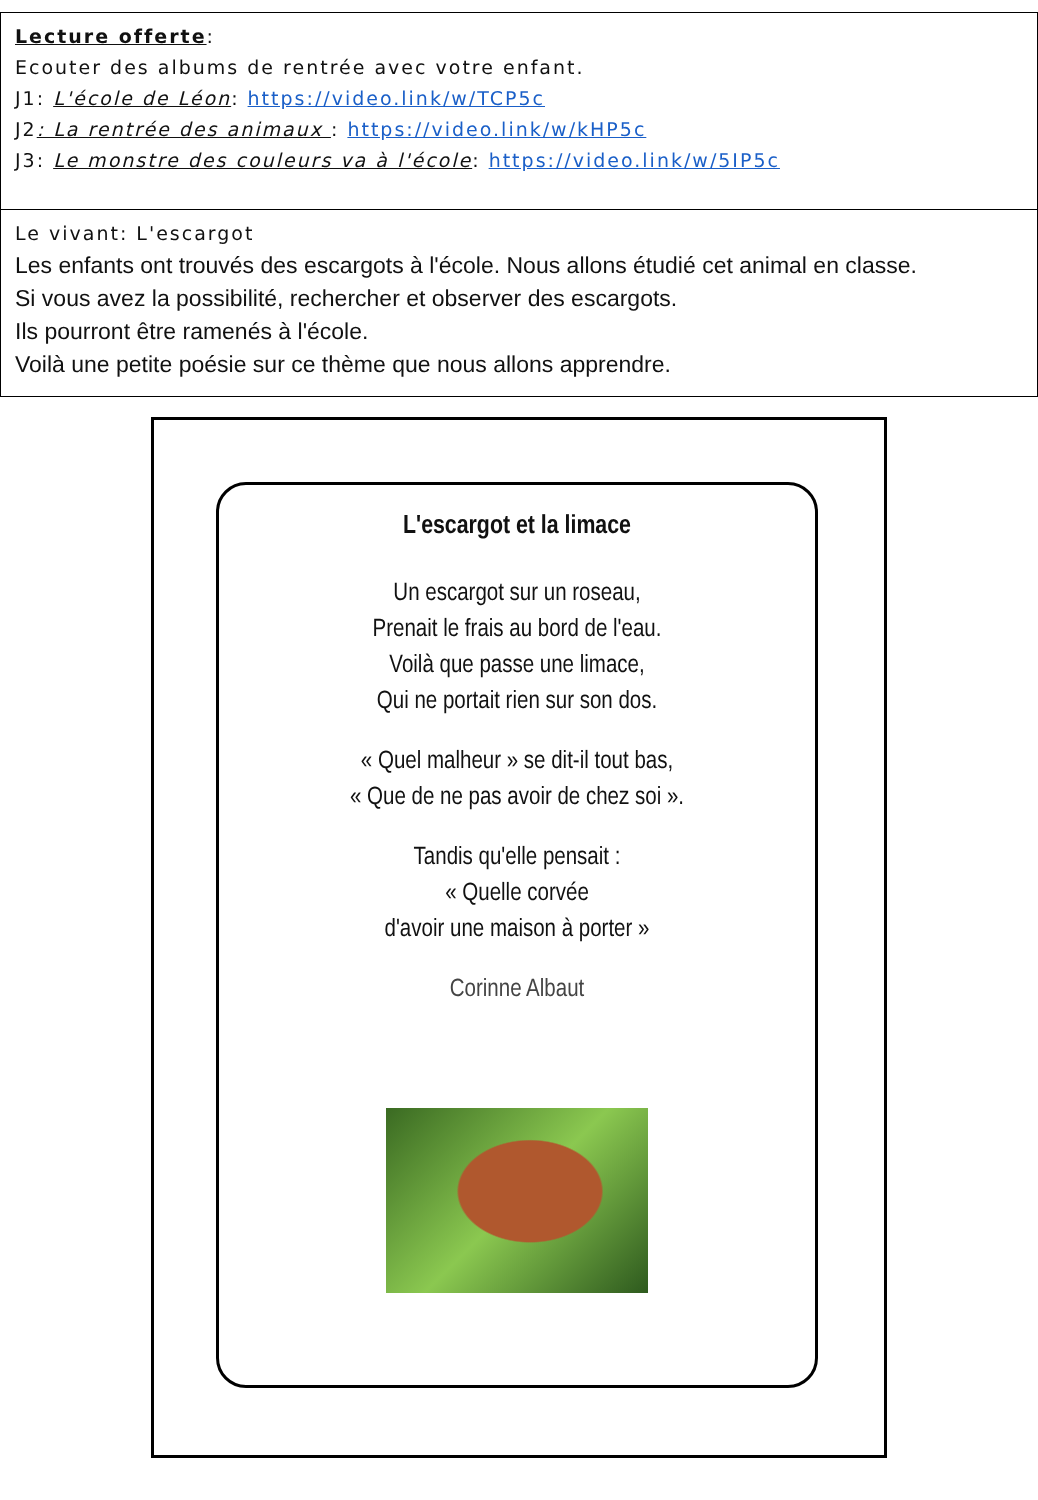| Lecture offerte : Ecouter des albums de rentrée avec votre enfant. J1: L'école de Léon : https://video.link/w/TCP5c J2 : La rentrée des animaux : https://video.link/w/kHP5c J3: Le monstre des couleurs va à l'école : https://video.link/w/5IP5c |
| Le vivant : L'escargot Les enfants ont trouvés des escargots à l'école. Nous allons étudié cet animal en classe. Si vous avez la possibilité, rechercher et observer des escargots. Ils pourront être ramenés à l'école. Voilà une petite poésie sur ce thème que nous allons apprendre. |
L'escargot et la limace
Un escargot sur un roseau,
Prenait le frais au bord de l'eau.
Voilà que passe une limace,
Qui ne portait rien sur son dos.
« Quel malheur » se dit-il tout bas,
« Que de ne pas avoir de chez soi ».
Tandis qu'elle pensait :
« Quelle corvée
d'avoir une maison à porter »
Corinne Albaut